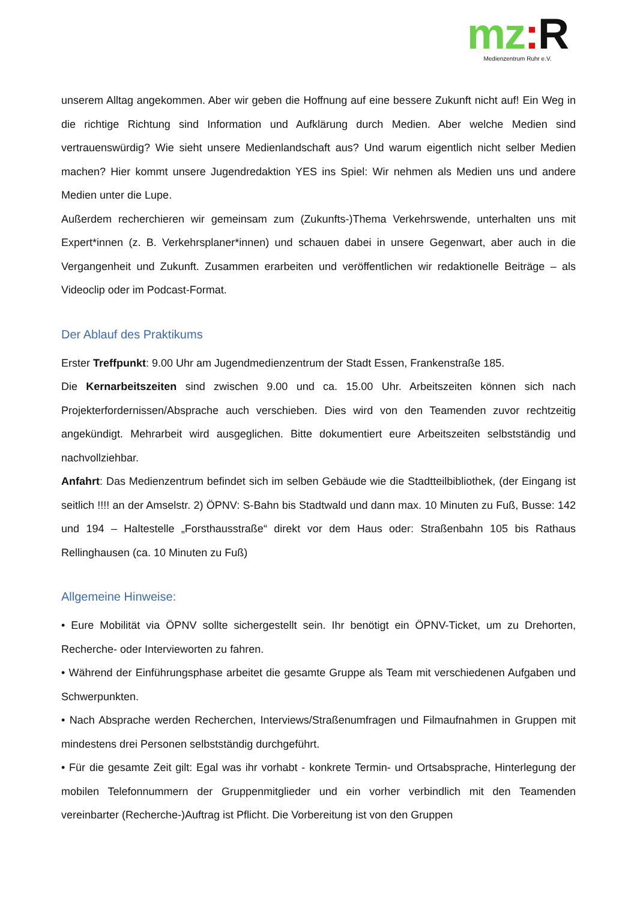mz: R
Medienzentrum Ruhr e.V.
unserem Alltag angekommen. Aber wir geben die Hoffnung auf eine bessere Zukunft nicht auf! Ein Weg in die richtige Richtung sind Information und Aufklärung durch Medien. Aber welche Medien sind vertrauenswürdig? Wie sieht unsere Medienlandschaft aus? Und warum eigentlich nicht selber Medien machen? Hier kommt unsere Jugendredaktion YES ins Spiel: Wir nehmen als Medien uns und andere Medien unter die Lupe.
Außerdem recherchieren wir gemeinsam zum (Zukunfts-)Thema Verkehrswende, unterhalten uns mit Expert*innen (z. B. Verkehrsplaner*innen) und schauen dabei in unsere Gegenwart, aber auch in die Vergangenheit und Zukunft. Zusammen erarbeiten und veröffentlichen wir redaktionelle Beiträge – als Videoclip oder im Podcast-Format.
Der Ablauf des Praktikums
Erster Treffpunkt: 9.00 Uhr am Jugendmedienzentrum der Stadt Essen, Frankenstraße 185.
Die Kernarbeitszeiten sind zwischen 9.00 und ca. 15.00 Uhr. Arbeitszeiten können sich nach Projekterfordernissen/Absprache auch verschieben. Dies wird von den Teamenden zuvor rechtzeitig angekündigt. Mehrarbeit wird ausgeglichen. Bitte dokumentiert eure Arbeitszeiten selbstständig und nachvollziehbar.
Anfahrt: Das Medienzentrum befindet sich im selben Gebäude wie die Stadtteilbibliothek, (der Eingang ist seitlich !!!! an der Amselstr. 2) ÖPNV: S-Bahn bis Stadtwald und dann max. 10 Minuten zu Fuß, Busse: 142 und 194 – Haltestelle „Forsthausstraße“ direkt vor dem Haus oder: Straßenbahn 105 bis Rathaus Rellinghausen (ca. 10 Minuten zu Fuß)
Allgemeine Hinweise:
• Eure Mobilität via ÖPNV sollte sichergestellt sein. Ihr benötigt ein ÖPNV-Ticket, um zu Drehorten, Recherche- oder Intervieworten zu fahren.
• Während der Einführungsphase arbeitet die gesamte Gruppe als Team mit verschiedenen Aufgaben und Schwerpunkten.
• Nach Absprache werden Recherchen, Interviews/Straßenumfragen und Filmaufnahmen in Gruppen mit mindestens drei Personen selbstständig durchgeführt.
• Für die gesamte Zeit gilt: Egal was ihr vorhabt - konkrete Termin- und Ortsabsprache, Hinterlegung der mobilen Telefonnummern der Gruppenmitglieder und ein vorher verbindlich mit den Teamenden vereinbarter (Recherche-)Auftrag ist Pflicht. Die Vorbereitung ist von den Gruppen